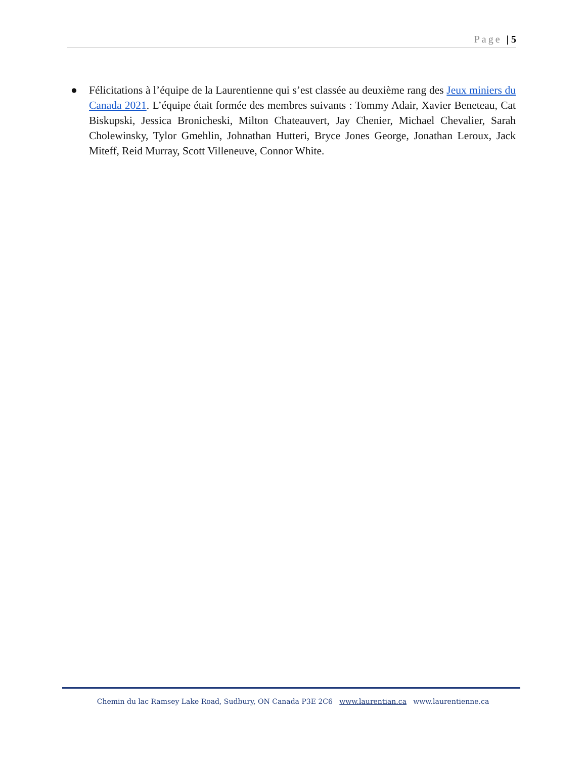Page | 5
● Félicitations à l’équipe de la Laurentienne qui s’est classée au deuxième rang des Jeux miniers du Canada 2021. L’équipe était formée des membres suivants : Tommy Adair, Xavier Beneteau, Cat Biskupski, Jessica Bronicheski, Milton Chateauvert, Jay Chenier, Michael Chevalier, Sarah Cholewinsky, Tylor Gmehlin, Johnathan Hutteri, Bryce Jones George, Jonathan Leroux, Jack Miteff, Reid Murray, Scott Villeneuve, Connor White.
Chemin du lac Ramsey Lake Road, Sudbury, ON Canada P3E 2C6 www.laurentian.ca www.laurentienne.ca